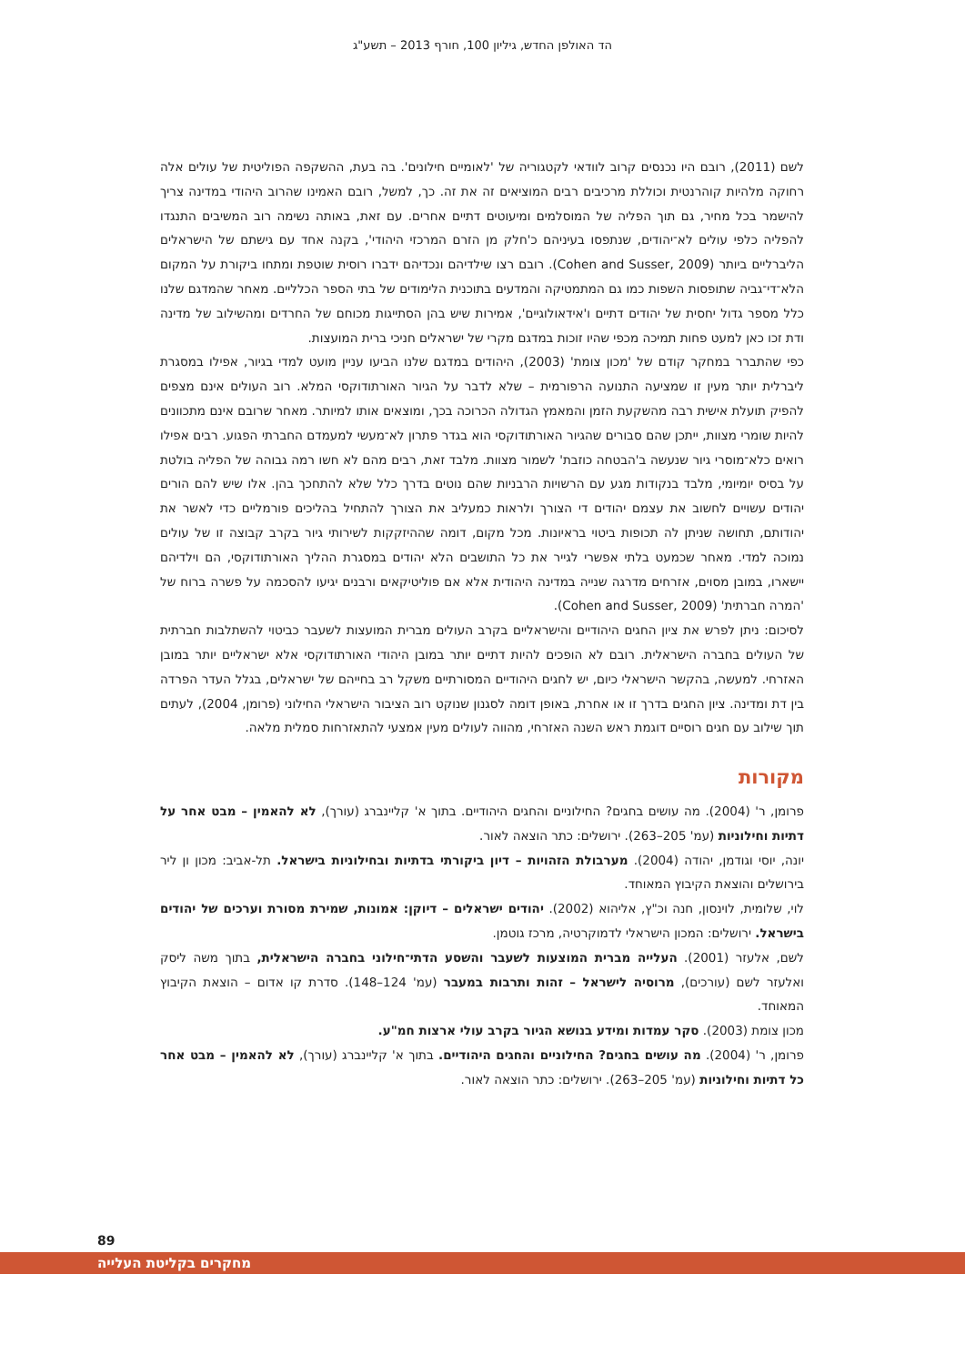הד האולפן החדש, גיליון 100, חורף 2013 – תשע"ג
לשם (2011), רובם היו נכנסים קרוב לוודאי לקטגוריה של 'לאומיים חילונים'. בה בעת, ההשקפה הפוליטית של עולים אלה רחוקה מלהיות קוהרנטית וכוללת מרכיבים רבים המוציאים זה את זה. כך, למשל, רובם האמינו שהרוב היהודי במדינה צריך להישמר בכל מחיר, גם תוך הפליה של המוסלמים ומיעוטים דתיים אחרים. עם זאת, באותה נשימה רוב המשיבים התנגדו להפליה כלפי עולים לא־יהודים, שנתפסו בעיניהם כ'חלק מן הזרם המרכזי היהודי', בקנה אחד עם גישתם של הישראלים הליברליים ביותר (Cohen and Susser, 2009). רובם רצו שילדיהם ונכדיהם ידברו רוסית שוטפת ומתחו ביקורת על המקום הלא־די־גביה שתופסות השפות כמו גם המתמטיקה והמדעים בתוכנית הלימודים של בתי הספר הכלליים. מאחר שהמדגם שלנו כלל מספר גדול יחסית של יהודים דתיים ו'אידאולוגיים', אמירות שיש בהן הסתייגות מכוחם של החרדים ומהשילוב של מדינה ודת זכו כאן למעט פחות תמיכה מכפי שהיו זוכות במדגם מקרי של ישראלים חניכי ברית המועצות.
כפי שהתברר במחקר קודם של 'מכון צומת' (2003), היהודים במדגם שלנו הביעו עניין מועט למדי בגיור, אפילו במסגרת ליברלית יותר מעין זו שמציעה התנועה הרפורמית – שלא לדבר על הגיור האורתודוקסי המלא. רוב העולים אינם מצפים להפיק תועלת אישית רבה מהשקעת הזמן והמאמץ הגדולה הכרוכה בכך, ומוצאים אותו למיותר. מאחר שרובם אינם מתכוונים להיות שומרי מצוות, ייתכן שהם סבורים שהגיור האורתודוקסי הוא בגדר פתרון לא־מעשי למעמדם החברתי הפגוע. רבים אפילו רואים כלא־מוסרי גיור שנעשה ב'הבטחה כוזבת' לשמור מצוות. מלבד זאת, רבים מהם לא חשו רמה גבוהה של הפליה בולטת על בסיס יומיומי, מלבד בנקודות מגע עם הרשויות הרבניות שהם נוטים בדרך כלל שלא להתחכך בהן. אלו שיש להם הורים יהודים עשויים לחשוב את עצמם יהודים די הצורך ולראות כמעליב את הצורך להתחיל בהליכים פורמליים כדי לאשר את יהודותם, תחושה שניתן לה תכופות ביטוי בראיונות. מכל מקום, דומה שההיזקקות לשירותי גיור בקרב קבוצה זו של עולים נמוכה למדי. מאחר שכמעט בלתי אפשרי לגייר את כל התושבים הלא יהודים במסגרת ההליך האורתודוקסי, הם וילדיהם יישארו, במובן מסוים, אזרחים מדרגה שנייה במדינה היהודית אלא אם פוליטיקאים ורבנים יגיעו להסכמה על פשרה ברוח של 'המרה חברתית' (Cohen and Susser, 2009).
לסיכום: ניתן לפרש את ציון החגים היהודיים והישראליים בקרב העולים מברית המועצות לשעבר כביטוי להשתלבות חברתית של העולים בחברה הישראלית. רובם לא הופכים להיות דתיים יותר במובן היהודי האורתודוקסי אלא ישראליים יותר במובן האזרחי. למעשה, בהקשר הישראלי כיום, יש לחגים היהודיים המסורתיים משקל רב בחייהם של ישראלים, בגלל העדר הפרדה בין דת ומדינה. ציון החגים בדרך זו או אחרת, באופן דומה לסגנון שנוקט רוב הציבור הישראלי החילוני (פרומן, 2004), לעתים תוך שילוב עם חגים רוסיים דוגמת ראש השנה האזרחי, מהווה לעולים מעין אמצעי להתאזרחות סמלית מלאה.
מקורות
פרומן, ר' (2004). מה עושים בחגים? החילוניים והחגים היהודיים. בתוך א' קליינברג (עורך), לא להאמין – מבט אחר על דתיות וחילוניות (עמ' 205–263). ירושלים: כתר הוצאה לאור.
יונה, יוסי וגודמן, יהודה (2004). מערבולת הזהויות – דיון ביקורתי בדתיות ובחילוניות בישראל. תל-אביב: מכון ון ליר בירושלים והוצאת הקיבוץ המאוחד.
לוי, שלומית, לוינסון, חנה וכ"ץ, אליהוא (2002). יהודים ישראלים – דיוקן: אמונות, שמירת מסורת וערכים של יהודים בישראל. ירושלים: המכון הישראלי לדמוקרטיה, מרכז גוטמן.
לשם, אלעזר (2001). העלייה מברית המוצעות לשעבר והשסע הדתי־חילוני בחברה הישראלית, בתוך משה ליסק ואלעזר לשם (עורכים), מרוסיה לישראל – זהות ותרבות במעבר (עמ' 124–148). סדרת קו אדום – הוצאת הקיבוץ המאוחד.
מכון צומת (2003). סקר עמדות ומידע בנושא הגיור בקרב עולי ארצות חמ"ע.
פרומן, ר' (2004). מה עושים בחגים? החילוניים והחגים היהודיים. בתוך א' קליינברג (עורך), לא להאמין – מבט אחר כל דתיות וחילוניות (עמ' 205–263). ירושלים: כתר הוצאה לאור.
89
מחקרים בקליטת העלייה